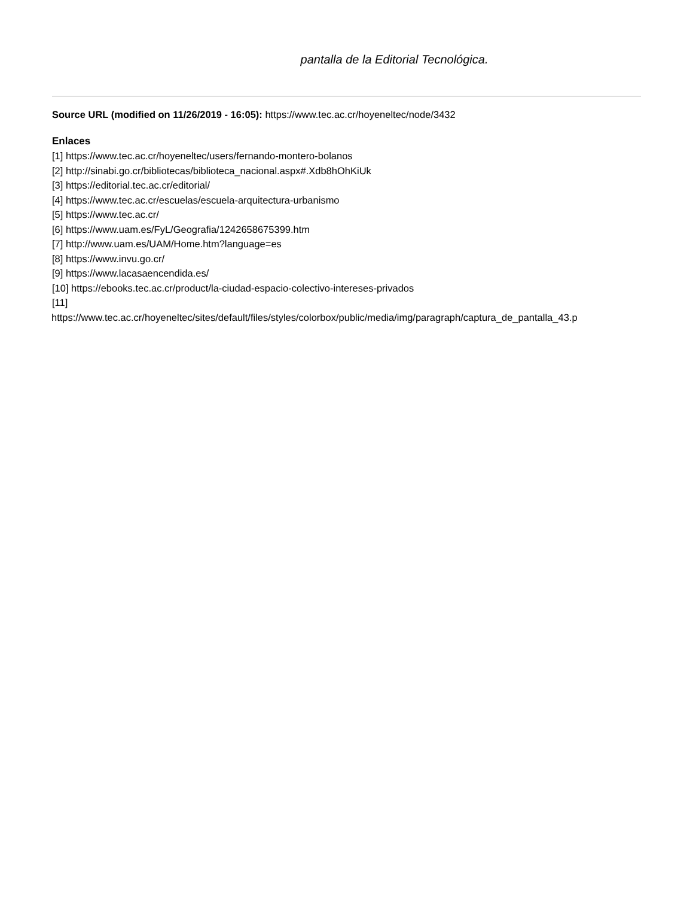pantalla de la Editorial Tecnológica.
Source URL (modified on 11/26/2019 - 16:05): https://www.tec.ac.cr/hoyeneltec/node/3432
Enlaces
[1] https://www.tec.ac.cr/hoyeneltec/users/fernando-montero-bolanos
[2] http://sinabi.go.cr/bibliotecas/biblioteca_nacional.aspx#.Xdb8hOhKiUk
[3] https://editorial.tec.ac.cr/editorial/
[4] https://www.tec.ac.cr/escuelas/escuela-arquitectura-urbanismo
[5] https://www.tec.ac.cr/
[6] https://www.uam.es/FyL/Geografia/1242658675399.htm
[7] http://www.uam.es/UAM/Home.htm?language=es
[8] https://www.invu.go.cr/
[9] https://www.lacasaencendida.es/
[10] https://ebooks.tec.ac.cr/product/la-ciudad-espacio-colectivo-intereses-privados
[11]
https://www.tec.ac.cr/hoyeneltec/sites/default/files/styles/colorbox/public/media/img/paragraph/captura_de_pantalla_43.p